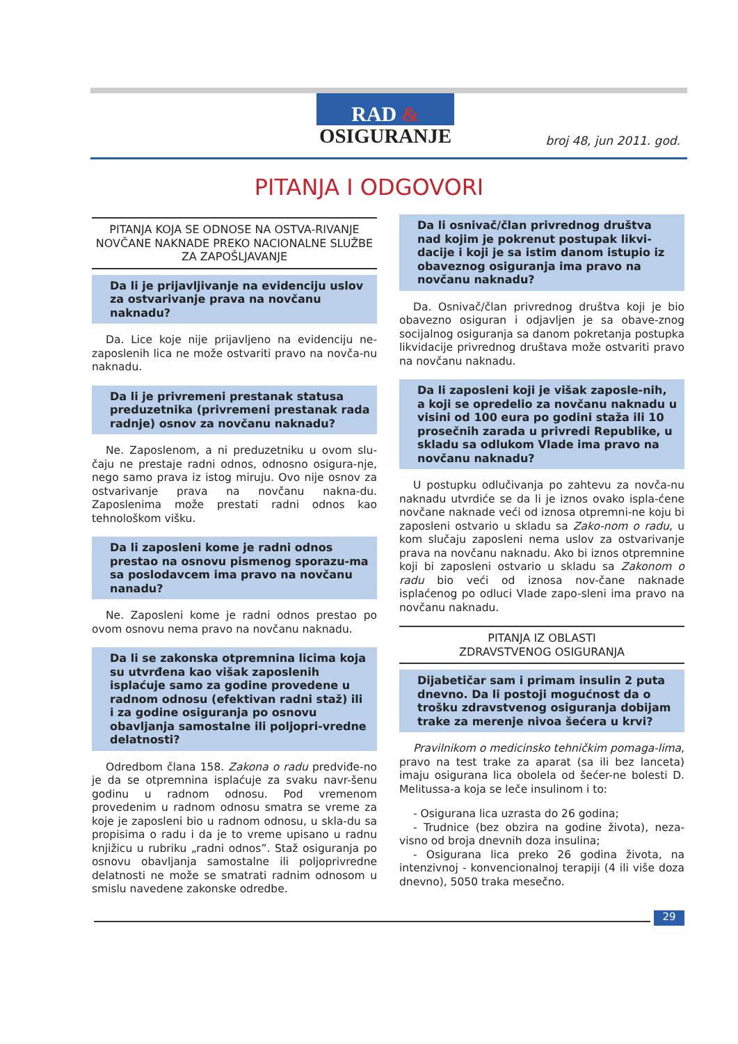RAD &
OSIGURANJE
broj 48, jun 2011. god.
PITANJA I ODGOVORI
PITANJA KOJA SE ODNOSE NA OSTVA-RIVANJE NOVČANE NAKNADE PREKO NACIONALNE SLUŽBE ZA ZAPOŠLJAVANJE
Da li je prijavljivanje na evidenciju uslov za ostvarivanje prava na novčanu naknadu?
Da. Lice koje nije prijavljeno na evidenciju ne-zaposlenih lica ne može ostvariti pravo na novča-nu naknadu.
Da li je privremeni prestanak statusa preduzetnika (privremeni prestanak rada radnje) osnov za novčanu naknadu?
Ne. Zaposlenom, a ni preduzetniku u ovom slu-čaju ne prestaje radni odnos, odnosno osigura-nje, nego samo prava iz istog miruju. Ovo nije osnov za ostvarivanje prava na novčanu nakna-du. Zaposlenima može prestati radni odnos kao tehnološkom višku.
Da li zaposleni kome je radni odnos prestao na osnovu pismenog sporazu-ma sa poslodavcem ima pravo na novčanu nanadu?
Ne. Zaposleni kome je radni odnos prestao po ovom osnovu nema pravo na novčanu naknadu.
Da li se zakonska otpremnina licima koja su utvrđena kao višak zaposlenih isplaćuje samo za godine provedene u radnom odnosu (efektivan radni staž) ili i za godine osiguranja po osnovu obavljanja samostalne ili poljopri-vredne delatnosti?
Odredbom člana 158. Zakona o radu predviđe-no je da se otpremnina isplaćuje za svaku navr-šenu godinu u radnom odnosu. Pod vremenom provedenim u radnom odnosu smatra se vreme za koje je zaposleni bio u radnom odnosu, u skla-du sa propisima o radu i da je to vreme upisano u radnu knjižicu u rubriku „radni odnos”. Staž osiguranja po osnovu obavljanja samostalne ili poljoprivredne delatnosti ne može se smatrati radnim odnosom u smislu navedene zakonske odredbe.
Da li osnivač/član privrednog društva nad kojim je pokrenut postupak likvi-dacije i koji je sa istim danom istupio iz obaveznog osiguranja ima pravo na novčanu naknadu?
Da. Osnivač/član privrednog društva koji je bio obavezno osiguran i odjavljen je sa obave-znog socijalnog osiguranja sa danom pokretanja postupka likvidacije privrednog društava može ostvariti pravo na novčanu naknadu.
Da li zaposleni koji je višak zaposle-nih, a koji se opredelio za novčanu naknadu u visini od 100 eura po godini staža ili 10 prosečnih zarada u privredi Republike, u skladu sa odlukom Vlade ima pravo na novčanu naknadu?
U postupku odlučivanja po zahtevu za novča-nu naknadu utvrdiće se da li je iznos ovako ispla-ćene novčane naknade veći od iznosa otpremni-ne koju bi zaposleni ostvario u skladu sa Zako-nom o radu, u kom slučaju zaposleni nema uslov za ostvarivanje prava na novčanu naknadu. Ako bi iznos otpremnine koji bi zaposleni ostvario u skladu sa Zakonom o radu bio veći od iznosa nov-čane naknade isplaćenog po odluci Vlade zapo-sleni ima pravo na novčanu naknadu.
PITANJA IZ OBLASTI
ZDRAVSTVENOG OSIGURANJA
Dijabetičar sam i primam insulin 2 puta dnevno. Da li postoji mogućnost da o trošku zdravstvenog osiguranja dobijam trake za merenje nivoa šećera u krvi?
Pravilnikom o medicinsko tehničkim pomaga-lima, pravo na test trake za aparat (sa ili bez lanceta) imaju osigurana lica obolela od šećer-ne bolesti D. Melitussa-a koja se leče insulinom i to:
- Osigurana lica uzrasta do 26 godina;
- Trudnice (bez obzira na godine života), neza-visno od broja dnevnih doza insulina;
- Osigurana lica preko 26 godina života, na intenzivnoj - konvencionalnoj terapiji (4 ili više doza dnevno), 5050 traka mesečno.
29